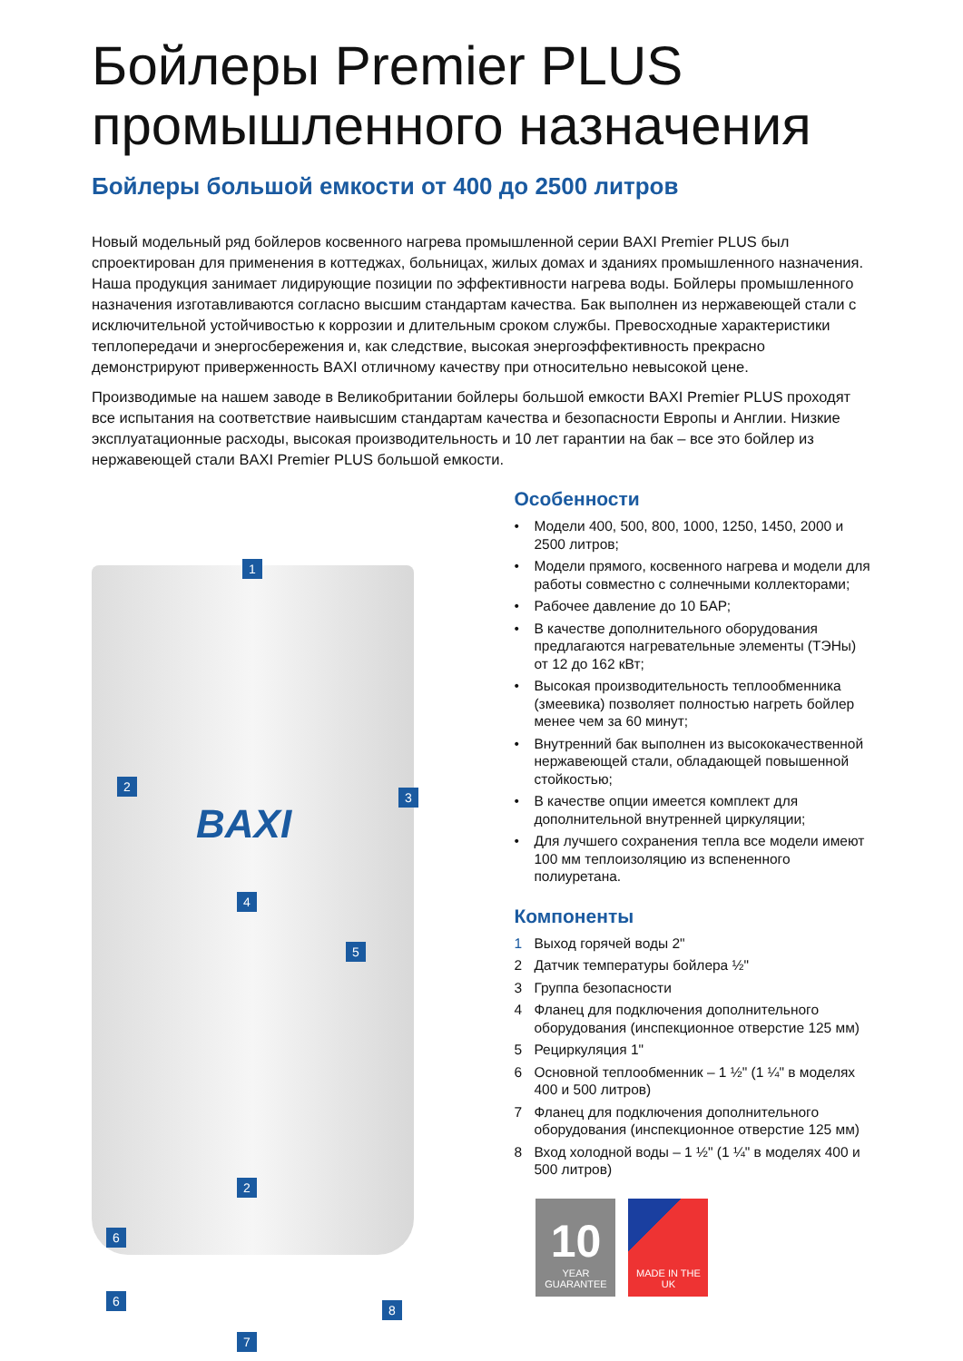Бойлеры Premier PLUS промышленного назначения
Бойлеры большой емкости от 400 до 2500 литров
Новый модельный ряд бойлеров косвенного нагрева промышленной серии BAXI Premier PLUS был спроектирован для применения в коттеджах, больницах, жилых домах и зданиях промышленного назначения. Наша продукция занимает лидирующие позиции по эффективности нагрева воды. Бойлеры промышленного назначения изготавливаются согласно высшим стандартам качества. Бак выполнен из нержавеющей стали с исключительной устойчивостью к коррозии и длительным сроком службы. Превосходные характеристики теплопередачи и энергосбережения и, как следствие, высокая энергоэффективность прекрасно демонстрируют приверженность BAXI отличному качеству при относительно невысокой цене.
Производимые на нашем заводе в Великобритании бойлеры большой емкости BAXI Premier PLUS проходят все испытания на соответствие наивысшим стандартам качества и безопасности Европы и Англии. Низкие эксплуатационные расходы, высокая производительность и 10 лет гарантии на бак – все это бойлер из нержавеющей стали BAXI Premier PLUS большой емкости.
BAXI
1
2
3
4
5
2
6
6
8
7
Особенности
• Модели 400, 500, 800, 1000, 1250, 1450, 2000 и 2500 литров;
• Модели прямого, косвенного нагрева и модели для работы совместно с солнечными коллекторами;
• Рабочее давление до 10 БАР;
• В качестве дополнительного оборудования предлагаются нагревательные элементы (ТЭНы) от 12 до 162 кВт;
• Высокая производительность теплообменника (змеевика) позволяет полностью нагреть бойлер менее чем за 60 минут;
• Внутренний бак выполнен из высококачественной нержавеющей стали, обладающей повышенной стойкостью;
• В качестве опции имеется комплект для дополнительной внутренней циркуляции;
• Для лучшего сохранения тепла все модели имеют 100 мм теплоизоляцию из вспененного полиуретана.
Компоненты
1 Выход горячей воды 2"
2 Датчик температуры бойлера ½"
3 Группа безопасности
4 Фланец для подключения дополнительного оборудования (инспекционное отверстие 125 мм)
5 Рециркуляция 1"
6 Основной теплообменник – 1 ½" (1 ¼" в моделях 400 и 500 литров)
7 Фланец для подключения дополнительного оборудования (инспекционное отверстие 125 мм)
8 Вход холодной воды – 1 ½" (1 ¼" в моделях 400 и 500 литров)
10
YEAR GUARANTEE
MADE IN THE UK